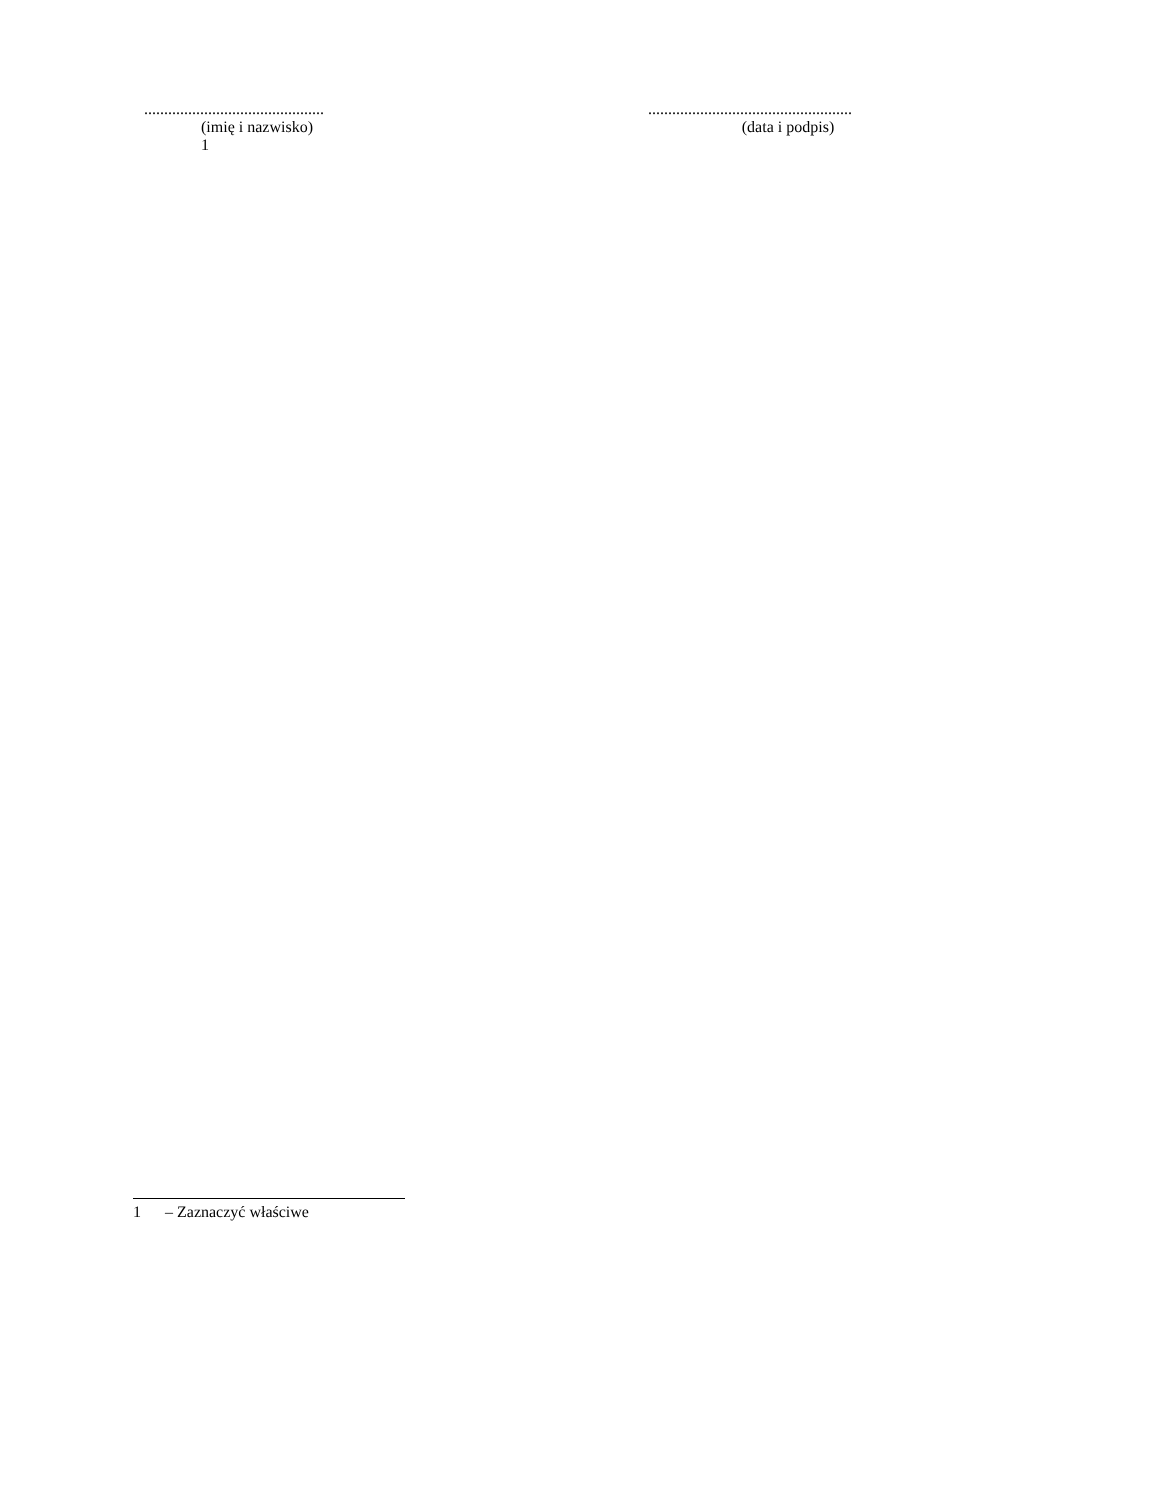.............................................
(imię i nazwisko)
1
...................................................
(data i podpis)
1 – Zaznaczyć właściwe